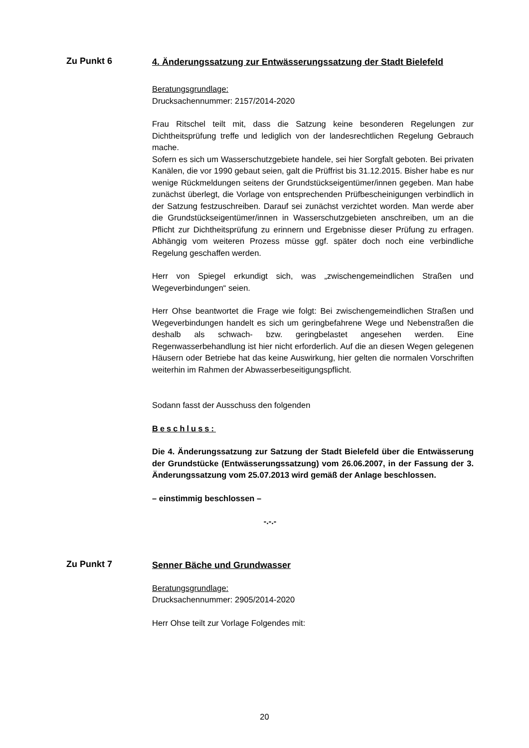Zu Punkt 6
4. Änderungssatzung zur Entwässerungssatzung der Stadt Bielefeld
Beratungsgrundlage:
Drucksachennummer: 2157/2014-2020
Frau Ritschel teilt mit, dass die Satzung keine besonderen Regelungen zur Dichtheitsprüfung treffe und lediglich von der landesrechtlichen Regelung Gebrauch mache.
Sofern es sich um Wasserschutzgebiete handele, sei hier Sorgfalt geboten. Bei privaten Kanälen, die vor 1990 gebaut seien, galt die Prüffrist bis 31.12.2015. Bisher habe es nur wenige Rückmeldungen seitens der Grundstückseigentümer/innen gegeben. Man habe zunächst überlegt, die Vorlage von entsprechenden Prüfbescheinigungen verbindlich in der Satzung festzuschreiben. Darauf sei zunächst verzichtet worden. Man werde aber die Grundstückseigentümer/innen in Wasserschutzgebieten anschreiben, um an die Pflicht zur Dichtheitsprüfung zu erinnern und Ergebnisse dieser Prüfung zu erfragen. Abhängig vom weiteren Prozess müsse ggf. später doch noch eine verbindliche Regelung geschaffen werden.
Herr von Spiegel erkundigt sich, was „zwischengemeindlichen Straßen und Wegeverbindungen“ seien.
Herr Ohse beantwortet die Frage wie folgt: Bei zwischengemeindlichen Straßen und Wegeverbindungen handelt es sich um geringbefahrene Wege und Nebenstraßen die deshalb als schwach- bzw. geringbelastet angesehen werden. Eine Regenwasserbehandlung ist hier nicht erforderlich. Auf die an diesen Wegen gelegenen Häusern oder Betriebe hat das keine Auswirkung, hier gelten die normalen Vorschriften weiterhin im Rahmen der Abwasserbeseitigungspflicht.
Sodann fasst der Ausschuss den folgenden
Beschluss:
Die 4. Änderungssatzung zur Satzung der Stadt Bielefeld über die Entwässerung der Grundstücke (Entwässerungssatzung) vom 26.06.2007, in der Fassung der 3. Änderungssatzung vom 25.07.2013 wird gemäß der Anlage beschlossen.
– einstimmig beschlossen –
-.-.-
Zu Punkt 7
Senner Bäche und Grundwasser
Beratungsgrundlage:
Drucksachennummer: 2905/2014-2020
Herr Ohse teilt zur Vorlage Folgendes mit:
20